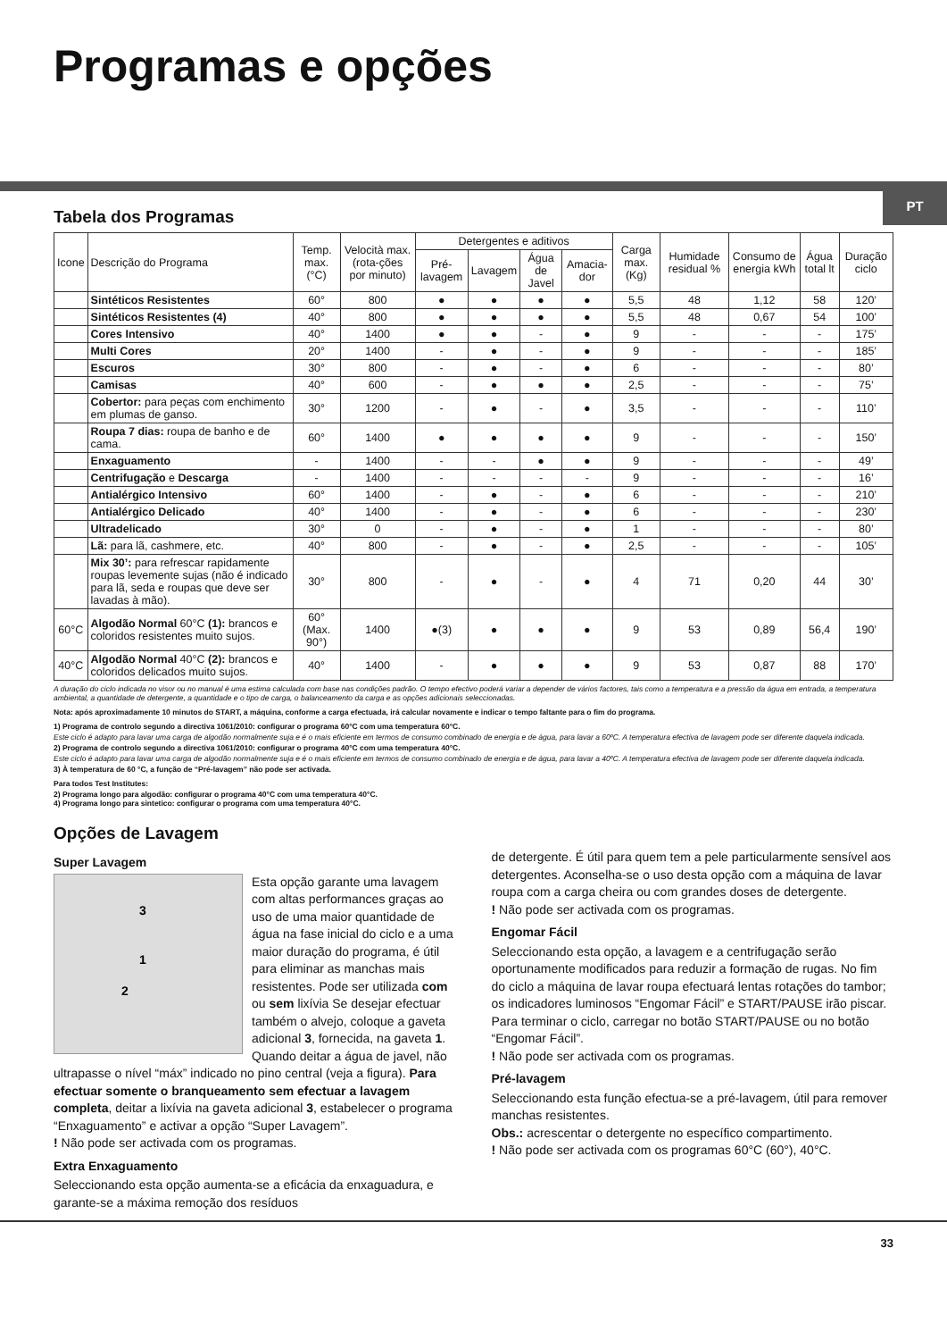Programas e opções
PT
Tabela dos Programas
| Icone | Descrição do Programa | Temp. max. (°C) | Velocità max. (rota-ções por minuto) | Detergentes e aditivos | | | | Carga max. (Kg) | Humidade residual % | Consumo de energia kWh | Água total lt | Duração ciclo |
| --- | --- | --- | --- | --- | --- | --- | --- | --- | --- | --- | --- | --- |
| | | | | Pré-lavagem | Lavagem | Água de Javel | Amacia-dor | | | | | |
| | Sintéticos Resistentes | 60° | 800 | ● | ● | ● | ● | 5,5 | 48 | 1,12 | 58 | 120’ |
| | Sintéticos Resistentes (4) | 40° | 800 | ● | ● | ● | ● | 5,5 | 48 | 0,67 | 54 | 100’ |
| | Cores Intensivo | 40° | 1400 | ● | ● | - | ● | 9 | - | - | - | 175’ |
| | Multi Cores | 20° | 1400 | - | ● | - | ● | 9 | - | - | - | 185’ |
| | Escuros | 30° | 800 | - | ● | - | ● | 6 | - | - | - | 80’ |
| | Camisas | 40° | 600 | - | ● | ● | ● | 2,5 | - | - | - | 75’ |
| | Cobertor: para peças com enchimento em plumas de ganso. | 30° | 1200 | - | ● | - | ● | 3,5 | - | - | - | 110’ |
| | Roupa 7 dias: roupa de banho e de cama. | 60° | 1400 | ● | ● | ● | ● | 9 | - | - | - | 150’ |
| | Enxaguamento | - | 1400 | - | - | ● | ● | 9 | - | - | - | 49’ |
| | Centrifugação e Descarga | - | 1400 | - | - | - | - | 9 | - | - | - | 16’ |
| | Antialérgico Intensivo | 60° | 1400 | - | ● | - | ● | 6 | - | - | - | 210’ |
| | Antialérgico Delicado | 40° | 1400 | - | ● | - | ● | 6 | - | - | - | 230’ |
| | Ultradelicado | 30° | 0 | - | ● | - | ● | 1 | - | - | - | 80’ |
| | Lã: para lã, cashmere, etc. | 40° | 800 | - | ● | - | ● | 2,5 | - | - | - | 105’ |
| | Mix 30’: para refrescar rapidamente roupas levemente sujas (não é indicado para lã, seda e roupas que deve ser lavadas à mão). | 30° | 800 | - | ● | - | ● | 4 | 71 | 0,20 | 44 | 30’ |
| 60°C | Algodão Normal 60°C (1): brancos e coloridos resistentes muito sujos. | 60° (Max. 90°) | 1400 | ●(3) | ● | ● | ● | 9 | 53 | 0,89 | 56,4 | 190’ |
| 40°C | Algodão Normal 40°C (2): brancos e coloridos delicados muito sujos. | 40° | 1400 | - | ● | ● | ● | 9 | 53 | 0,87 | 88 | 170’ |
A duração do ciclo indicada no visor ou no manual é uma estima calculada com base nas condições padrão. O tempo efectivo poderá variar a depender de vários factores, tais como a temperatura e a pressão da água em entrada, a temperatura ambiental, a quantidade de detergente, a quantidade e o tipo de carga, o balanceamento da carga e as opções adicionais seleccionadas.
Nota: após aproximadamente 10 minutos do START, a máquina, conforme a carga efectuada, irá calcular novamente e indicar o tempo faltante para o fim do programa.
1) Programa de controlo segundo a directiva 1061/2010: configurar o programa 60°C com uma temperatura 60°C.
Este ciclo é adapto para lavar uma carga de algodão normalmente suja e é o mais eficiente em termos de consumo combinado de energia e de água, para lavar a 60ºC. A temperatura efectiva de lavagem pode ser diferente daquela indicada.
2) Programa de controlo segundo a directiva 1061/2010: configurar o programa 40°C com uma temperatura 40°C.
Este ciclo é adapto para lavar uma carga de algodão normalmente suja e é o mais eficiente em termos de consumo combinado de energia e de água, para lavar a 40ºC. A temperatura efectiva de lavagem pode ser diferente daquela indicada.
3) À temperatura de 60 °C, a função de “Pré-lavagem” não pode ser activada.
Para todos Test Institutes:
2) Programa longo para algodão: configurar o programa 40°C com uma temperatura 40°C.
4) Programa longo para sintetico: configurar o programa com uma temperatura 40°C.
Opções de Lavagem
Super Lavagem
3
1
2
Esta opção garante uma lavagem com altas performances graças ao uso de uma maior quantidade de água na fase inicial do ciclo e a uma maior duração do programa, é útil para eliminar as manchas mais resistentes. Pode ser utilizada com ou sem lixívia Se desejar efectuar também o alvejo, coloque a gaveta adicional 3, fornecida, na gaveta 1. Quando deitar a água de javel, não ultrapasse o nível “máx” indicado no pino central (veja a figura). Para efectuar somente o branqueamento sem efectuar a lavagem completa, deitar a lixívia na gaveta adicional 3, estabelecer o programa “Enxaguamento” e activar a opção “Super Lavagem”.
! Não pode ser activada com os programas.
Extra Enxaguamento
Seleccionando esta opção aumenta-se a eficácia da enxaguadura, e garante-se a máxima remoção dos resíduos
de detergente. É útil para quem tem a pele particularmente sensível aos detergentes. Aconselha-se o uso desta opção com a máquina de lavar roupa com a carga cheira ou com grandes doses de detergente.
! Não pode ser activada com os programas.
Engomar Fácil
Seleccionando esta opção, a lavagem e a centrifugação serão oportunamente modificados para reduzir a formação de rugas. No fim do ciclo a máquina de lavar roupa efectuará lentas rotações do tambor; os indicadores luminosos “Engomar Fácil” e START/PAUSE irão piscar. Para terminar o ciclo, carregar no botão START/PAUSE ou no botão “Engomar Fácil”.
! Não pode ser activada com os programas.
Pré-lavagem
Seleccionando esta função efectua-se a pré-lavagem, útil para remover manchas resistentes.
Obs.: acrescentar o detergente no específico compartimento.
! Não pode ser activada com os programas 60°C (60°), 40°C.
33